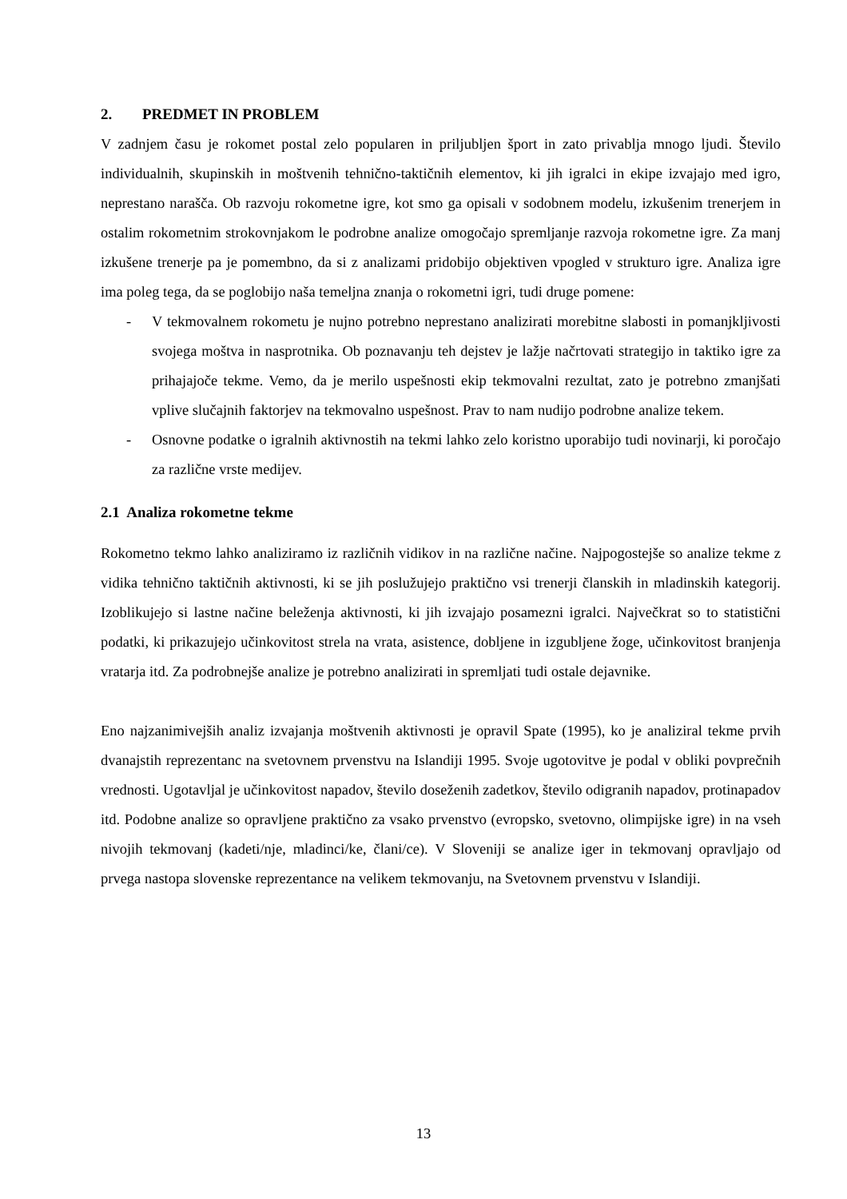2. PREDMET IN PROBLEM
V zadnjem času je rokomet postal zelo popularen in priljubljen šport in zato privablja mnogo ljudi. Število individualnih, skupinskih in moštvenih tehnično-taktičnih elementov, ki jih igralci in ekipe izvajajo med igro, neprestano narašča. Ob razvoju rokometne igre, kot smo ga opisali v sodobnem modelu, izkušenim trenerjem in ostalim rokometnim strokovnjakom le podrobne analize omogočajo spremljanje razvoja rokometne igre. Za manj izkušene trenerje pa je pomembno, da si z analizami pridobijo objektiven vpogled v strukturo igre. Analiza igre ima poleg tega, da se poglobijo naša temeljna znanja o rokometni igri, tudi druge pomene:
- V tekmovalnem rokometu je nujno potrebno neprestano analizirati morebitne slabosti in pomanjkljivosti svojega moštva in nasprotnika. Ob poznavanju teh dejstev je lažje načrtovati strategijo in taktiko igre za prihajajoče tekme. Vemo, da je merilo uspešnosti ekip tekmovalni rezultat, zato je potrebno zmanjšati vplive slučajnih faktorjev na tekmovalno uspešnost. Prav to nam nudijo podrobne analize tekem.
- Osnovne podatke o igralnih aktivnostih na tekmi lahko zelo koristno uporabijo tudi novinarji, ki poročajo za različne vrste medijev.
2.1 Analiza rokometne tekme
Rokometno tekmo lahko analiziramo iz različnih vidikov in na različne načine. Najpogostejše so analize tekme z vidika tehnično taktičnih aktivnosti, ki se jih poslužujejo praktično vsi trenerji članskih in mladinskih kategorij. Izoblikujejo si lastne načine beleženja aktivnosti, ki jih izvajajo posamezni igralci. Največkrat so to statistični podatki, ki prikazujejo učinkovitost strela na vrata, asistence, dobljene in izgubljene žoge, učinkovitost branjenja vratarja itd. Za podrobnejše analize je potrebno analizirati in spremljati tudi ostale dejavnike.
Eno najzanimivejših analiz izvajanja moštvenih aktivnosti je opravil Spate (1995), ko je analiziral tekme prvih dvanajstih reprezentanc na svetovnem prvenstvu na Islandiji 1995. Svoje ugotovitve je podal v obliki povprečnih vrednosti. Ugotavljal je učinkovitost napadov, število doseženih zadetkov, število odigranih napadov, protinapadov itd. Podobne analize so opravljene praktično za vsako prvenstvo (evropsko, svetovno, olimpijske igre) in na vseh nivojih tekmovanj (kadeti/nje, mladinci/ke, člani/ce). V Sloveniji se analize iger in tekmovanj opravljajo od prvega nastopa slovenske reprezentance na velikem tekmovanju, na Svetovnem prvenstvu v Islandiji.
13